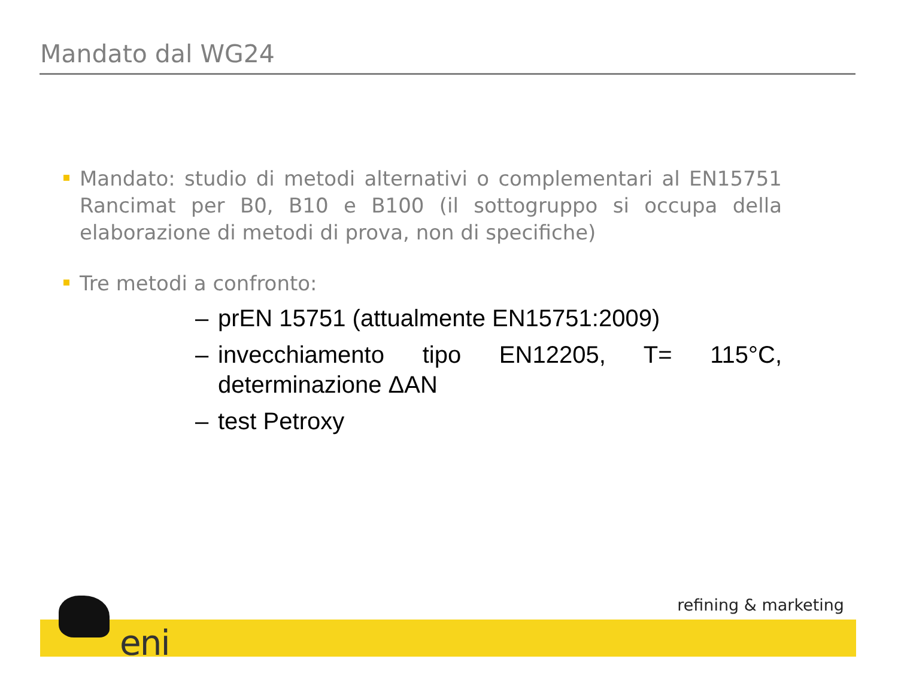Mandato dal WG24
Mandato: studio di metodi alternativi o complementari al EN15751 Rancimat per B0, B10 e B100 (il sottogruppo si occupa della elaborazione di metodi di prova, non di specifiche)
Tre metodi a confronto:
– prEN 15751 (attualmente EN15751:2009)
– invecchiamento tipo EN12205, T= 115°C, determinazione ΔAN
– test Petroxy
eni
refining & marketing